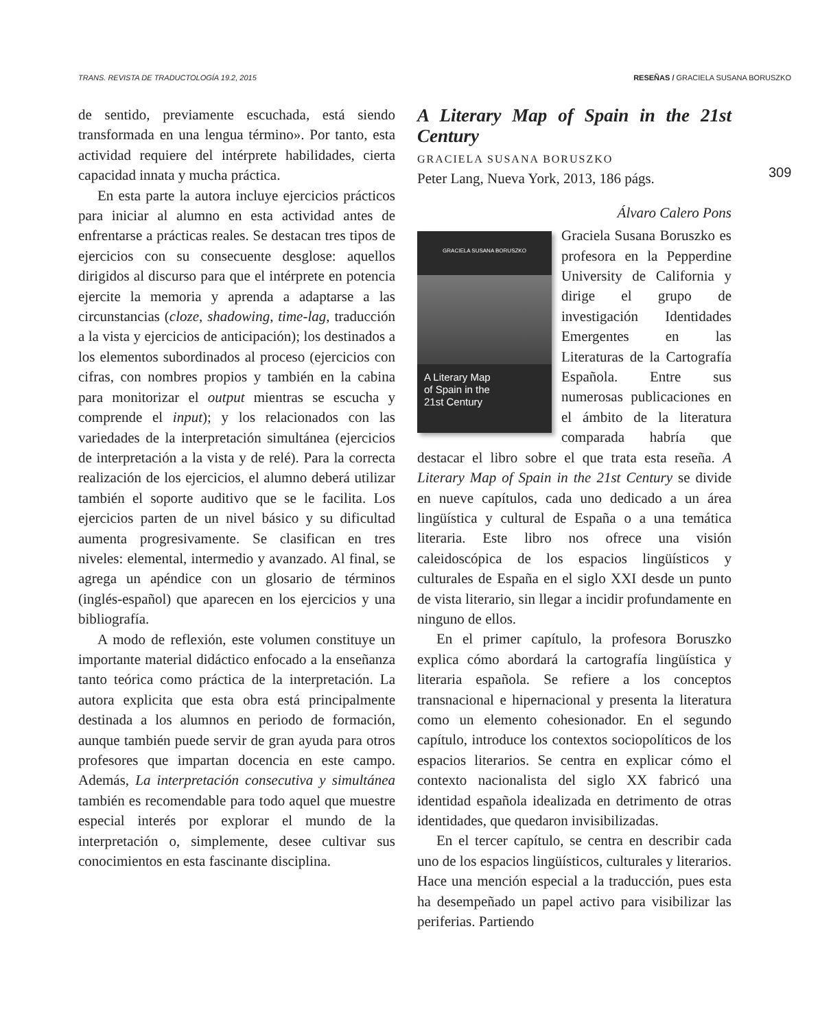TRANS. REVISTA DE TRADUCTOLOGÍA 19.2, 2015 RESEÑAS / GRACIELA SUSANA BORUSZKO
309
de sentido, previamente escuchada, está siendo transformada en una lengua término». Por tanto, esta actividad requiere del intérprete habilidades, cierta capacidad innata y mucha práctica.
En esta parte la autora incluye ejercicios prácticos para iniciar al alumno en esta actividad antes de enfrentarse a prácticas reales. Se destacan tres tipos de ejercicios con su consecuente desglose: aquellos dirigidos al discurso para que el intérprete en potencia ejercite la memoria y aprenda a adaptarse a las circunstancias (cloze, shadowing, time-lag, traducción a la vista y ejercicios de anticipación); los destinados a los elementos subordinados al proceso (ejercicios con cifras, con nombres propios y también en la cabina para monitorizar el output mientras se escucha y comprende el input); y los relacionados con las variedades de la interpretación simultánea (ejercicios de interpretación a la vista y de relé). Para la correcta realización de los ejercicios, el alumno deberá utilizar también el soporte auditivo que se le facilita. Los ejercicios parten de un nivel básico y su dificultad aumenta progresivamente. Se clasifican en tres niveles: elemental, intermedio y avanzado. Al final, se agrega un apéndice con un glosario de términos (inglés-español) que aparecen en los ejercicios y una bibliografía.
A modo de reflexión, este volumen constituye un importante material didáctico enfocado a la enseñanza tanto teórica como práctica de la interpretación. La autora explicita que esta obra está principalmente destinada a los alumnos en periodo de formación, aunque también puede servir de gran ayuda para otros profesores que impartan docencia en este campo. Además, La interpretación consecutiva y simultánea también es recomendable para todo aquel que muestre especial interés por explorar el mundo de la interpretación o, simplemente, desee cultivar sus conocimientos en esta fascinante disciplina.
A Literary Map of Spain in the 21st Century
GRACIELA SUSANA BORUSZKO
Peter Lang, Nueva York, 2013, 186 págs.
Álvaro Calero Pons
GRACIELA SUSANA BORUSZKO
A Literary Map
of Spain in the
21st Century
Graciela Susana Boruszko es profesora en la Pepperdine University de California y dirige el grupo de investigación Identidades Emergentes en las Literaturas de la Cartografía Española. Entre sus numerosas publicaciones en el ámbito de la literatura comparada habría que destacar el libro sobre el que trata esta reseña. A Literary Map of Spain in the 21st Century se divide en nueve capítulos, cada uno dedicado a un área lingüística y cultural de España o a una temática literaria. Este libro nos ofrece una visión caleidoscópica de los espacios lingüísticos y culturales de España en el siglo XXI desde un punto de vista literario, sin llegar a incidir profundamente en ninguno de ellos.
En el primer capítulo, la profesora Boruszko explica cómo abordará la cartografía lingüística y literaria española. Se refiere a los conceptos transnacional e hipernacional y presenta la literatura como un elemento cohesionador. En el segundo capítulo, introduce los contextos sociopolíticos de los espacios literarios. Se centra en explicar cómo el contexto nacionalista del siglo XX fabricó una identidad española idealizada en detrimento de otras identidades, que quedaron invisibilizadas.
En el tercer capítulo, se centra en describir cada uno de los espacios lingüísticos, culturales y literarios. Hace una mención especial a la traducción, pues esta ha desempeñado un papel activo para visibilizar las periferias. Partiendo